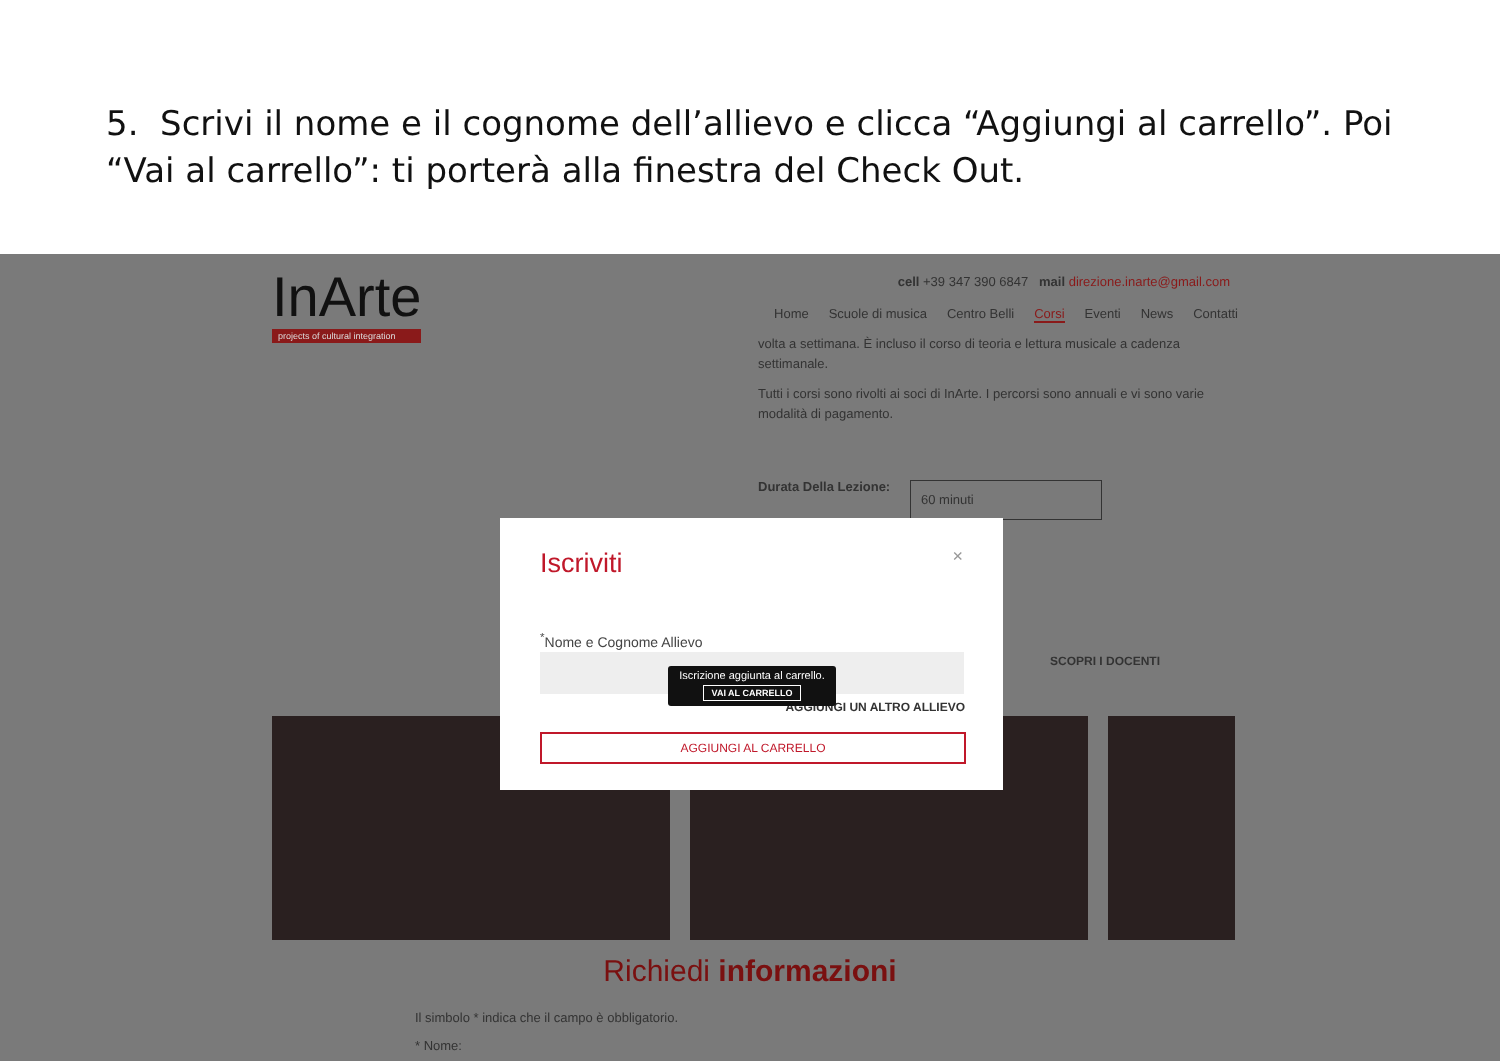5. Scrivi il nome e il cognome dell’allievo e clicca “Aggiungi al carrello”. Poi “Vai al carrello”: ti porterà alla finestra del Check Out.
InArte
projects of cultural integration
cell +39 347 390 6847 mail direzione.inarte@gmail.com
Home Scuole di musica Centro Belli Corsi Eventi News Contatti
volta a settimana. È incluso il corso di teoria e lettura musicale a cadenza settimanale.
Tutti i corsi sono rivolti ai soci di InArte. I percorsi sono annuali e vi sono varie modalità di pagamento.
Durata Della Lezione: 60 minuti
SCOPRI I DOCENTI
Richiedi informazioni
Il simbolo * indica che il campo è obbligatorio.
* Nome:
Iscriviti ×
<sup>*</sup> Nome e Cognome Allievo
AGGIUNGI UN ALTRO ALLIEVO
Iscrizione aggiunta al carrello.
VAI AL CARRELLO
AGGIUNGI AL CARRELLO